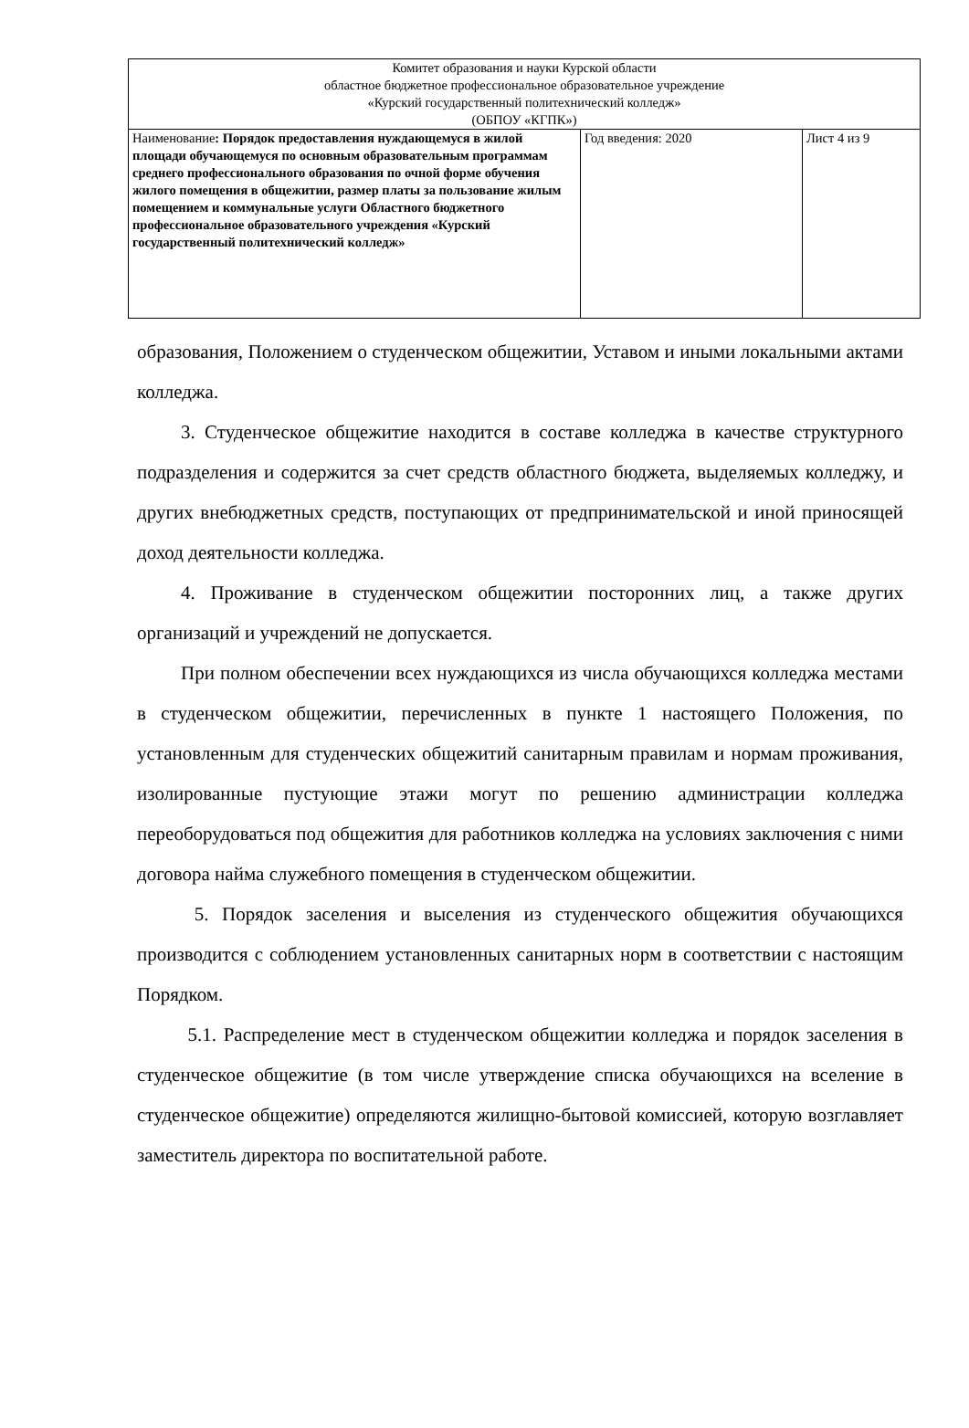| Комитет образования и науки Курской области областное бюджетное профессиональное образовательное учреждение «Курский государственный политехнический колледж» (ОБПОУ «КГПК») | | |
| Наименование : Порядок предоставления нуждающемуся в жилой площади обучающемуся по основным образовательным программам среднего профессионального образования по очной форме обучения жилого помещения в общежитии, размер платы за пользование жилым помещением и коммунальные услуги Областного бюджетного профессиональное образовательного учреждения «Курский государственный политехнический колледж» | Год введения: 2020 | Лист 4 из 9 |
образования, Положением о студенческом общежитии, Уставом и иными локальными актами колледжа.
3. Студенческое общежитие находится в составе колледжа в качестве структурного подразделения и содержится за счет средств областного бюджета, выделяемых колледжу, и других внебюджетных средств, поступающих от предпринимательской и иной приносящей доход деятельности колледжа.
4. Проживание в студенческом общежитии посторонних лиц, а также других организаций и учреждений не допускается.
При полном обеспечении всех нуждающихся из числа обучающихся колледжа местами в студенческом общежитии, перечисленных в пункте 1 настоящего Положения, по установленным для студенческих общежитий санитарным правилам и нормам проживания, изолированные пустующие этажи могут по решению администрации колледжа переоборудоваться под общежития для работников колледжа на условиях заключения с ними договора найма служебного помещения в студенческом общежитии.
5. Порядок заселения и выселения из студенческого общежития обучающихся производится с соблюдением установленных санитарных норм в соответствии с настоящим Порядком.
5.1. Распределение мест в студенческом общежитии колледжа и порядок заселения в студенческое общежитие (в том числе утверждение списка обучающихся на вселение в студенческое общежитие) определяются жилищно-бытовой комиссией, которую возглавляет заместитель директора по воспитательной работе.